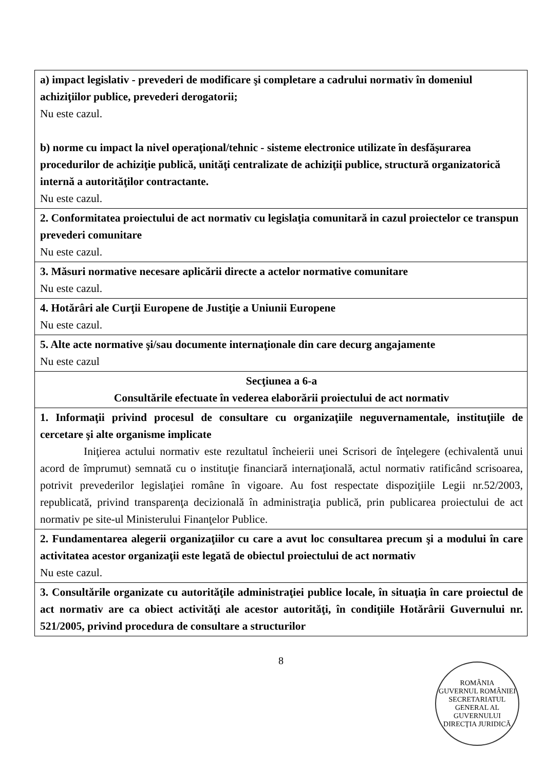| a) impact legislativ - prevederi de modificare şi completare a cadrului normativ în domeniul achiziţiilor publice, prevederi derogatorii; Nu este cazul. b) norme cu impact la nivel operaţional/tehnic - sisteme electronice utilizate în desfăşurarea procedurilor de achiziţie publică, unităţi centralizate de achiziţii publice, structură organizatorică internă a autorităţilor contractante. Nu este cazul. |
| 2. Conformitatea proiectului de act normativ cu legislaţia comunitară in cazul proiectelor ce transpun prevederi comunitare Nu este cazul. |
| 3. Măsuri normative necesare aplicării directe a actelor normative comunitare Nu este cazul. |
| 4. Hotărâri ale Curţii Europene de Justiţie a Uniunii Europene Nu este cazul. |
| 5. Alte acte normative şi/sau documente internaţionale din care decurg angajamente Nu este cazul |
| Secţiunea a 6-a Consultările efectuate în vederea elaborării proiectului de act normativ |
| 1. Informaţii privind procesul de consultare cu organizaţiile neguvernamentale, instituţiile de cercetare şi alte organisme implicate Iniţierea actului normativ este rezultatul încheierii unei Scrisori de înţelegere (echivalentă unui acord de împrumut) semnată cu o instituţie financiară internaţională, actul normativ ratificând scrisoarea, potrivit prevederilor legislaţiei române în vigoare. Au fost respectate dispoziţiile Legii nr.52/2003, republicată, privind transparenţa decizională în administraţia publică, prin publicarea proiectului de act normativ pe site-ul Ministerului Finanţelor Publice. |
| 2. Fundamentarea alegerii organizaţiilor cu care a avut loc consultarea precum şi a modului în care activitatea acestor organizaţii este legată de obiectul proiectului de act normativ Nu este cazul. |
| 3. Consultările organizate cu autorităţile administraţiei publice locale, în situaţia în care proiectul de act normativ are ca obiect activităţi ale acestor autorităţi, în condiţiile Hotărârii Guvernului nr. 521/2005, privind procedura de consultare a structurilor |
8
ROMÂNIA
GUVERNUL ROMÂNIEI
SECRETARIATUL GENERAL AL GUVERNULUI
DIRECŢIA JURIDICĂ